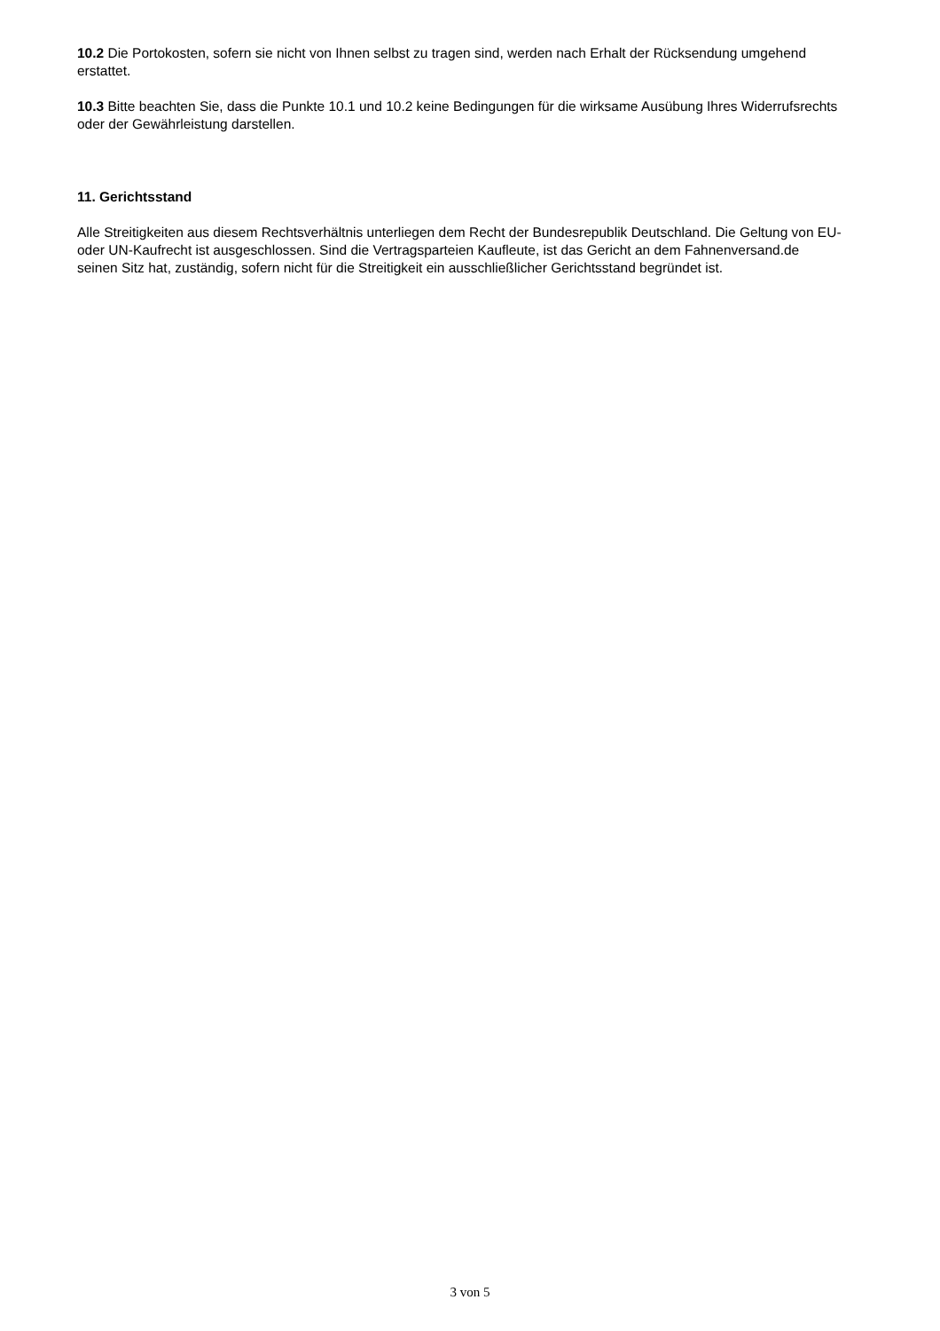10.2 Die Portokosten, sofern sie nicht von Ihnen selbst zu tragen sind, werden nach Erhalt der Rücksendung umgehend erstattet.
10.3 Bitte beachten Sie, dass die Punkte 10.1 und 10.2 keine Bedingungen für die wirksame Ausübung Ihres Widerrufsrechts oder der Gewährleistung darstellen.
11. Gerichtsstand
Alle Streitigkeiten aus diesem Rechtsverhältnis unterliegen dem Recht der Bundesrepublik Deutschland. Die Geltung von EU- oder UN-Kaufrecht ist ausgeschlossen. Sind die Vertragsparteien Kaufleute, ist das Gericht an dem Fahnenversand.de seinen Sitz hat, zuständig, sofern nicht für die Streitigkeit ein ausschließlicher Gerichtsstand begründet ist.
3 von 5